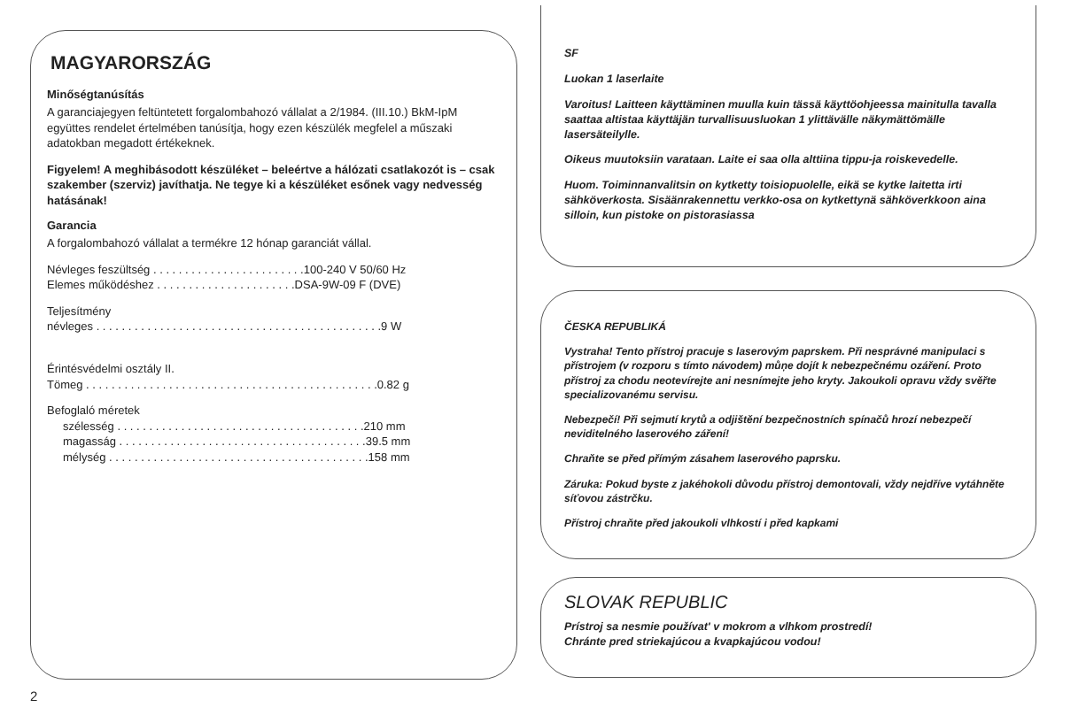MAGYARORSZÁG
Minőségtanúsítás
A garanciajegyen feltüntetett forgalombahozó vállalat a 2/1984. (III.10.) BkM-IpM együttes rendelet értelmében tanúsítja, hogy ezen készülék megfelel a műszaki adatokban megadott értékeknek.
Figyelem! A meghibásodott készüléket – beleértve a hálózati csatlakozót is – csak szakember (szerviz) javíthatja. Ne tegye ki a készüléket esőnek vagy nedvesség hatásának!
Garancia
A forgalombahozó vállalat a termékre 12 hónap garanciát vállal.
Névleges feszültség . . . . . . . . . . . . . . . . . . . . . . . .100-240 V 50/60 Hz
Elemes működéshez . . . . . . . . . . . . . . . . . . . . . .DSA-9W-09 F (DVE)
Teljesítmény
névleges . . . . . . . . . . . . . . . . . . . . . . . . . . . . . . . . . . . . . . . . . . . . .9 W
Érintésvédelmi osztály II.
Tömeg . . . . . . . . . . . . . . . . . . . . . . . . . . . . . . . . . . . . . . . . . . . . . .0.82 g
Befoglaló méretek
szélesség . . . . . . . . . . . . . . . . . . . . . . . . . . . . . . . . . . . . . . .210 mm
magasság . . . . . . . . . . . . . . . . . . . . . . . . . . . . . . . . . . . . . . .39.5 mm
mélység . . . . . . . . . . . . . . . . . . . . . . . . . . . . . . . . . . . . . . . . .158 mm
SF
Luokan 1 laserlaite
Varoitus! Laitteen käyttäminen muulla kuin tässä käyttöohjeessa mainitulla tavalla saattaa altistaa käyttäjän turvallisuusluokan 1 ylittävälle näkymättömälle lasersäteilylle.
Oikeus muutoksiin varataan. Laite ei saa olla alttiina tippu-ja roiskevedelle.
Huom. Toiminnanvalitsin on kytketty toisiopuolelle, eikä se kytke laitetta irti sähköverkosta. Sisäänrakennettu verkko-osa on kytkettynä sähköverkkoon aina silloin, kun pistoke on pistorasiassa
ČESKA REPUBLIKÁ
Vystraha! Tento přístroj pracuje s laserovým paprskem. Při nesprávné manipulaci s přístrojem (v rozporu s tímto návodem) můņe dojít k nebezpečnému ozáření. Proto přístroj za chodu neotevírejte ani nesnímejte jeho kryty. Jakoukoli opravu vždy svěřte specializovanému servisu.
Nebezpečí! Při sejmutí krytů a odjištění bezpečnostních spínačů hrozí nebezpečí neviditelného laserového záření!
Chraňte se před přímým zásahem laserového paprsku.
Záruka: Pokud byste z jakéhokoli důvodu přístroj demontovali, vždy nejdříve vytáhněte síťovou zástrčku.
Přístroj chraňte před jakoukoli vlhkostí i před kapkami
SLOVAK REPUBLIC
Prístroj sa nesmie používat' v mokrom a vlhkom prostredí!
Chránte pred striekajúcou a kvapkajúcou vodou!
2